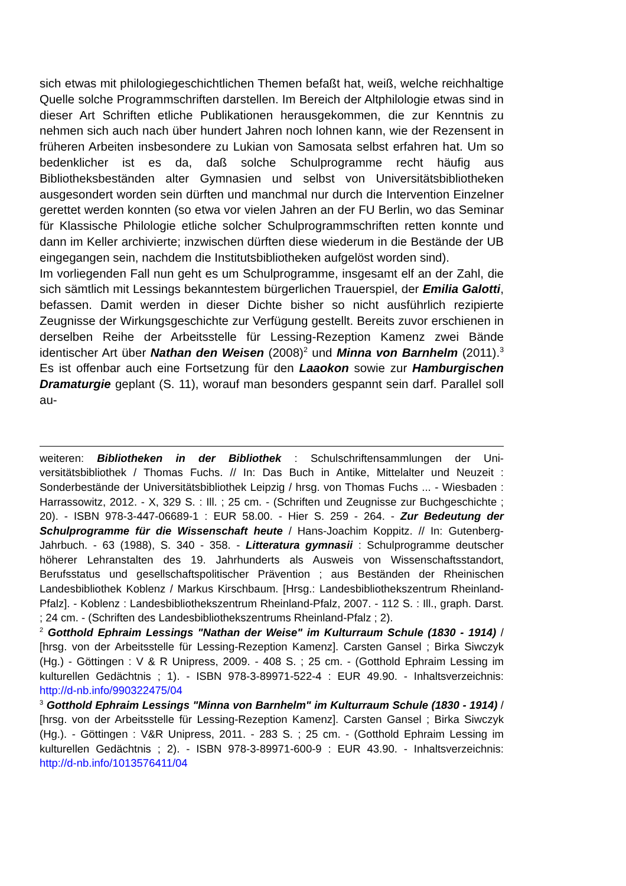sich etwas mit philologiegeschichtlichen Themen befaßt hat, weiß, welche reichhaltige Quelle solche Programmschriften darstellen. Im Bereich der Altphilologie etwas sind in dieser Art Schriften etliche Publikationen heraus­gekommen, die zur Kenntnis zu nehmen sich auch nach über hundert Jah­ren noch lohnen kann, wie der Rezensent in früheren Arbeiten insbesonde­re zu Lukian von Samosata selbst erfahren hat. Um so bedenklicher ist es da, daß solche Schulprogramme recht häufig aus Bibliotheksbeständen al­ter Gymnasien und selbst von Universitätsbibliotheken ausgesondert wor­den sein dürften und manchmal nur durch die Intervention Einzelner gerettet werden konnten (so etwa vor vielen Jahren an der FU Berlin, wo das Semi­nar für Klassische Philologie etliche solcher Schulprogrammschriften retten konnte und dann im Keller archivierte; inzwischen dürften diese wiederum in die Bestände der UB eingegangen sein, nachdem die Institutsbibliotheken aufgelöst worden sind).
Im vorliegenden Fall nun geht es um Schulprogramme, insgesamt elf an der Zahl, die sich sämtlich mit Lessings bekanntestem bürgerlichen Trauerspiel, der Emilia Galotti, befassen. Damit werden in dieser Dichte bisher so nicht ausführlich rezipierte Zeugnisse der Wirkungsgeschichte zur Verfügung ge­stellt. Bereits zuvor erschienen in derselben Reihe der Arbeitsstelle für Les­sing-Rezeption Kamenz zwei Bände identischer Art über Nathan den Wei­sen (2008)<sup>2</sup> und Minna von Barnhelm (2011).<sup>3</sup> Es ist offenbar auch eine Fortsetzung für den Laaokon sowie zur Hamburgischen Dramaturgie ge­plant (S. 11), worauf man besonders gespannt sein darf. Parallel soll au-
weiteren: Bibliotheken in der Bibliothek : Schulschriftensammlungen der Uni­versitätsbibliothek / Thomas Fuchs. // In: Das Buch in Antike, Mittelalter und Neu­zeit : Sonderbestände der Universitätsbibliothek Leipzig / hrsg. von Thomas Fuchs ... - Wiesbaden : Harrassowitz, 2012. - X, 329 S. : Ill. ; 25 cm. - (Schriften und Zeugnisse zur Buchgeschichte ; 20). - ISBN 978-3-447-06689-1 : EUR 58.00. - Hier S. 259 - 264. - Zur Bedeutung der Schulprogramme für die Wissenschaft heute / Hans-Joachim Koppitz. // In: Gutenberg-Jahrbuch. - 63 (1988), S. 340 - 358. - Litteratura gymnasii : Schulprogramme deutscher höherer Lehranstalten des 19. Jahrhunderts als Ausweis von Wissenschaftsstandort, Berufsstatus und gesellschaftspolitischer Prävention ; aus Beständen der Rheinischen Landesbiblio­thek Koblenz / Markus Kirschbaum. [Hrsg.: Landesbibliothekszentrum Rheinland-Pfalz]. - Koblenz : Landesbibliothekszentrum Rheinland-Pfalz, 2007. - 112 S. : Ill., graph. Darst. ; 24 cm. - (Schriften des Landesbibliothekszentrums Rheinland-Pfalz ; 2).
<sup>2</sup> Gotthold Ephraim Lessings "Nathan der Weise" im Kulturraum Schule (1830 - 1914) / [hrsg. von der Arbeitsstelle für Lessing-Rezeption Kamenz]. Car­sten Gansel ; Birka Siwczyk (Hg.) - Göttingen : V & R Unipress, 2009. - 408 S. ; 25 cm. - (Gotthold Ephraim Lessing im kulturellen Gedächtnis ; 1). - ISBN 978-3-89971-522-4 : EUR 49.90. - Inhaltsverzeichnis: http://d-nb.info/990322475/04
<sup>3</sup> Gotthold Ephraim Lessings "Minna von Barnhelm" im Kulturraum Schule (1830 - 1914) / [hrsg. von der Arbeitsstelle für Lessing-Rezeption Kamenz]. Car­sten Gansel ; Birka Siwczyk (Hg.). - Göttingen : V&R Unipress, 2011. - 283 S. ; 25 cm. - (Gotthold Ephraim Lessing im kulturellen Gedächtnis ; 2). - ISBN 978-3-89971-600-9 : EUR 43.90. - Inhaltsverzeichnis: http://d-nb.info/1013576411/04